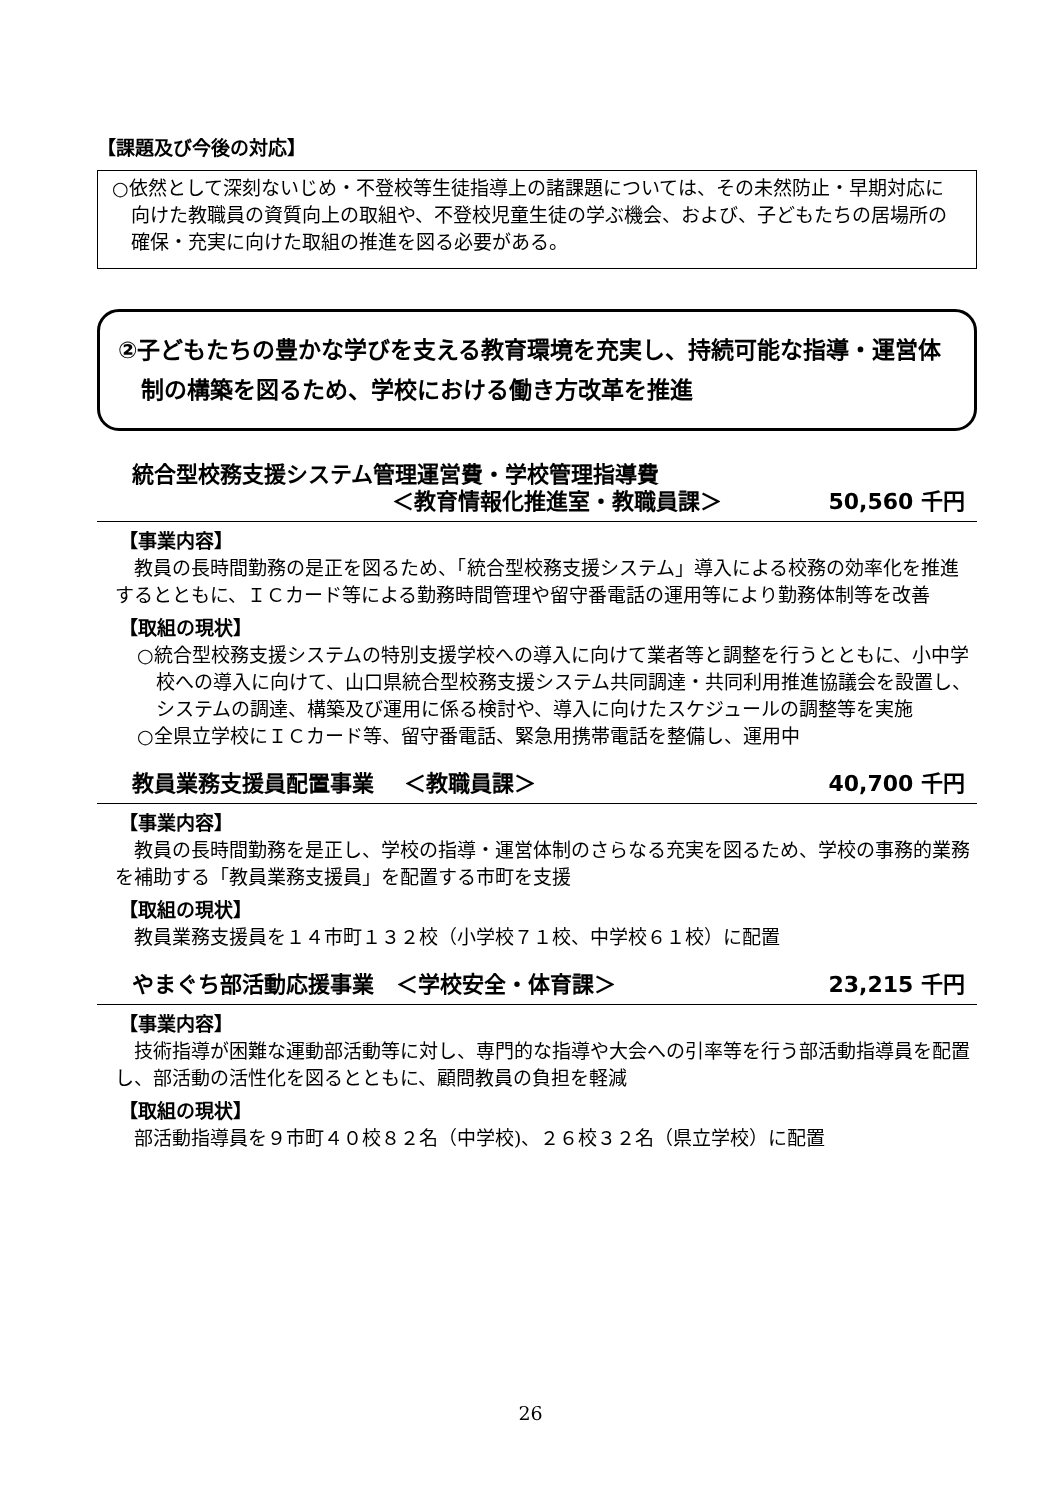【課題及び今後の対応】
○依然として深刻ないじめ・不登校等生徒指導上の諸課題については、その未然防止・早期対応に向けた教職員の資質向上の取組や、不登校児童生徒の学ぶ機会、および、子どもたちの居場所の確保・充実に向けた取組の推進を図る必要がある。
②子どもたちの豊かな学びを支える教育環境を充実し、持続可能な指導・運営体制の構築を図るため、学校における働き方改革を推進
統合型校務支援システム管理運営費・学校管理指導費
＜教育情報化推進室・教職員課＞ 50,560 千円
【事業内容】
教員の長時間勤務の是正を図るため、「統合型校務支援システム」導入による校務の効率化を推進するとともに、ＩＣカード等による勤務時間管理や留守番電話の運用等により勤務体制等を改善
【取組の現状】
○統合型校務支援システムの特別支援学校への導入に向けて業者等と調整を行うとともに、小中学校への導入に向けて、山口県統合型校務支援システム共同調達・共同利用推進協議会を設置し、システムの調達、構築及び運用に係る検討や、導入に向けたスケジュールの調整等を実施
○全県立学校にＩＣカード等、留守番電話、緊急用携帯電話を整備し、運用中
教員業務支援員配置事業　 ＜教職員課＞ 40,700 千円
【事業内容】
教員の長時間勤務を是正し、学校の指導・運営体制のさらなる充実を図るため、学校の事務的業務を補助する「教員業務支援員」を配置する市町を支援
【取組の現状】
教員業務支援員を１４市町１３２校（小学校７１校、中学校６１校）に配置
やまぐち部活動応援事業　＜学校安全・体育課＞ 23,215 千円
【事業内容】
技術指導が困難な運動部活動等に対し、専門的な指導や大会への引率等を行う部活動指導員を配置し、部活動の活性化を図るとともに、顧問教員の負担を軽減
【取組の現状】
部活動指導員を９市町４０校８２名（中学校)、２６校３２名（県立学校）に配置
26